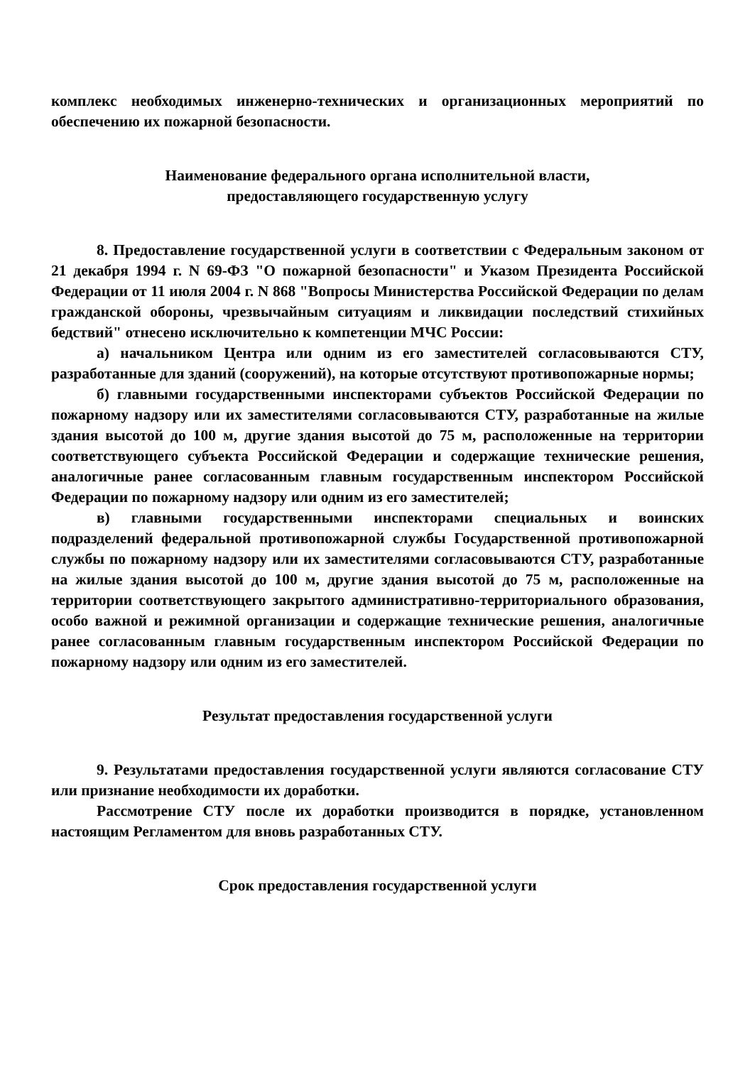комплекс необходимых инженерно-технических и организационных мероприятий по обеспечению их пожарной безопасности.
Наименование федерального органа исполнительной власти,
предоставляющего государственную услугу
8. Предоставление государственной услуги в соответствии с Федеральным законом от 21 декабря 1994 г. N 69-ФЗ "О пожарной безопасности" и Указом Президента Российской Федерации от 11 июля 2004 г. N 868 "Вопросы Министерства Российской Федерации по делам гражданской обороны, чрезвычайным ситуациям и ликвидации последствий стихийных бедствий" отнесено исключительно к компетенции МЧС России:
а) начальником Центра или одним из его заместителей согласовываются СТУ, разработанные для зданий (сооружений), на которые отсутствуют противопожарные нормы;
б) главными государственными инспекторами субъектов Российской Федерации по пожарному надзору или их заместителями согласовываются СТУ, разработанные на жилые здания высотой до 100 м, другие здания высотой до 75 м, расположенные на территории соответствующего субъекта Российской Федерации и содержащие технические решения, аналогичные ранее согласованным главным государственным инспектором Российской Федерации по пожарному надзору или одним из его заместителей;
в) главными государственными инспекторами специальных и воинских подразделений федеральной противопожарной службы Государственной противопожарной службы по пожарному надзору или их заместителями согласовываются СТУ, разработанные на жилые здания высотой до 100 м, другие здания высотой до 75 м, расположенные на территории соответствующего закрытого административно-территориального образования, особо важной и режимной организации и содержащие технические решения, аналогичные ранее согласованным главным государственным инспектором Российской Федерации по пожарному надзору или одним из его заместителей.
Результат предоставления государственной услуги
9. Результатами предоставления государственной услуги являются согласование СТУ или признание необходимости их доработки.
Рассмотрение СТУ после их доработки производится в порядке, установленном настоящим Регламентом для вновь разработанных СТУ.
Срок предоставления государственной услуги